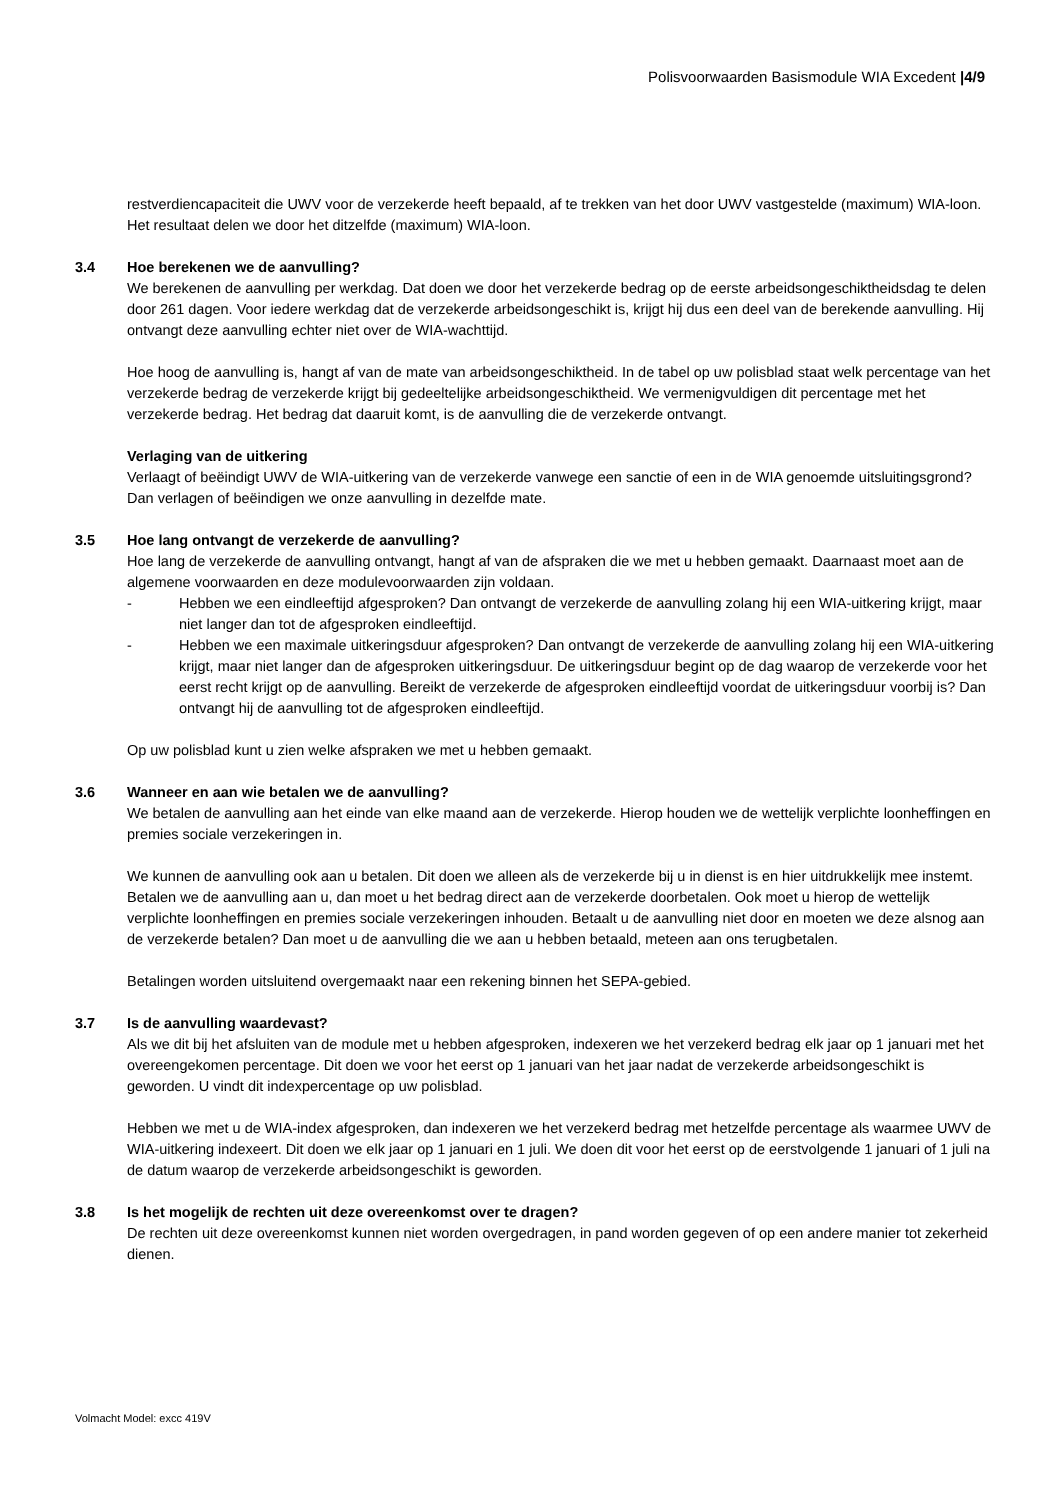Polisvoorwaarden Basismodule WIA Excedent |4/9
restverdiencapaciteit die UWV voor de verzekerde heeft bepaald, af te trekken van het door UWV vastgestelde (maximum) WIA-loon. Het resultaat delen we door het ditzelfde (maximum) WIA-loon.
3.4 Hoe berekenen we de aanvulling?
We berekenen de aanvulling per werkdag. Dat doen we door het verzekerde bedrag op de eerste arbeidsongeschiktheidsdag te delen door 261 dagen. Voor iedere werkdag dat de verzekerde arbeidsongeschikt is, krijgt hij dus een deel van de berekende aanvulling. Hij ontvangt deze aanvulling echter niet over de WIA-wachttijd.
Hoe hoog de aanvulling is, hangt af van de mate van arbeidsongeschiktheid. In de tabel op uw polisblad staat welk percentage van het verzekerde bedrag de verzekerde krijgt bij gedeeltelijke arbeidsongeschiktheid. We vermenigvuldigen dit percentage met het verzekerde bedrag. Het bedrag dat daaruit komt, is de aanvulling die de verzekerde ontvangt.
Verlaging van de uitkering
Verlaagt of beëindigt UWV de WIA-uitkering van de verzekerde vanwege een sanctie of een in de WIA genoemde uitsluitingsgrond? Dan verlagen of beëindigen we onze aanvulling in dezelfde mate.
3.5 Hoe lang ontvangt de verzekerde de aanvulling?
Hoe lang de verzekerde de aanvulling ontvangt, hangt af van de afspraken die we met u hebben gemaakt. Daarnaast moet aan de algemene voorwaarden en deze modulevoorwaarden zijn voldaan.
- Hebben we een eindleeftijd afgesproken? Dan ontvangt de verzekerde de aanvulling zolang hij een WIA-uitkering krijgt, maar niet langer dan tot de afgesproken eindleeftijd.
- Hebben we een maximale uitkeringsduur afgesproken? Dan ontvangt de verzekerde de aanvulling zolang hij een WIA-uitkering krijgt, maar niet langer dan de afgesproken uitkeringsduur. De uitkeringsduur begint op de dag waarop de verzekerde voor het eerst recht krijgt op de aanvulling. Bereikt de verzekerde de afgesproken eindleeftijd voordat de uitkeringsduur voorbij is? Dan ontvangt hij de aanvulling tot de afgesproken eindleeftijd.
Op uw polisblad kunt u zien welke afspraken we met u hebben gemaakt.
3.6 Wanneer en aan wie betalen we de aanvulling?
We betalen de aanvulling aan het einde van elke maand aan de verzekerde. Hierop houden we de wettelijk verplichte loonheffingen en premies sociale verzekeringen in.
We kunnen de aanvulling ook aan u betalen. Dit doen we alleen als de verzekerde bij u in dienst is en hier uitdrukkelijk mee instemt. Betalen we de aanvulling aan u, dan moet u het bedrag direct aan de verzekerde doorbetalen. Ook moet u hierop de wettelijk verplichte loonheffingen en premies sociale verzekeringen inhouden. Betaalt u de aanvulling niet door en moeten we deze alsnog aan de verzekerde betalen? Dan moet u de aanvulling die we aan u hebben betaald, meteen aan ons terugbetalen.
Betalingen worden uitsluitend overgemaakt naar een rekening binnen het SEPA-gebied.
3.7 Is de aanvulling waardevast?
Als we dit bij het afsluiten van de module met u hebben afgesproken, indexeren we het verzekerd bedrag elk jaar op 1 januari met het overeengekomen percentage. Dit doen we voor het eerst op 1 januari van het jaar nadat de verzekerde arbeidsongeschikt is geworden. U vindt dit indexpercentage op uw polisblad.
Hebben we met u de WIA-index afgesproken, dan indexeren we het verzekerd bedrag met hetzelfde percentage als waarmee UWV de WIA-uitkering indexeert. Dit doen we elk jaar op 1 januari en 1 juli. We doen dit voor het eerst op de eerstvolgende 1 januari of 1 juli na de datum waarop de verzekerde arbeidsongeschikt is geworden.
3.8 Is het mogelijk de rechten uit deze overeenkomst over te dragen?
De rechten uit deze overeenkomst kunnen niet worden overgedragen, in pand worden gegeven of op een andere manier tot zekerheid dienen.
Volmacht Model: excc 419V